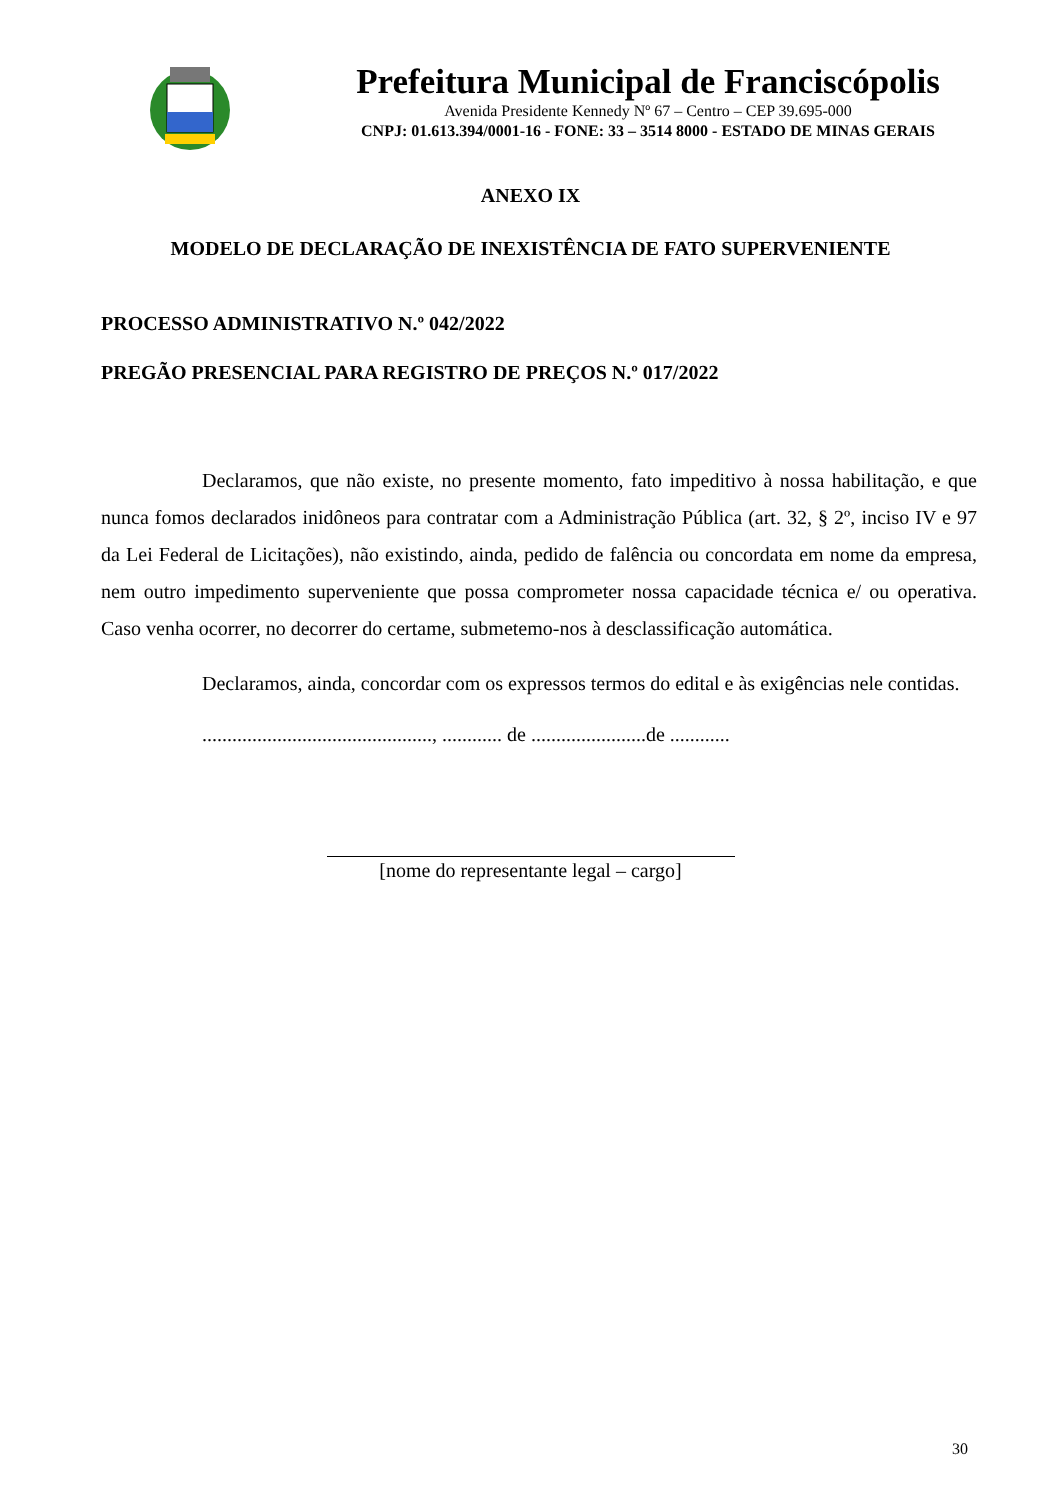Prefeitura Municipal de Franciscópolis
Avenida Presidente Kennedy Nº 67 – Centro – CEP 39.695-000
CNPJ: 01.613.394/0001-16 - FONE: 33 – 3514 8000 - ESTADO DE MINAS GERAIS
ANEXO IX
MODELO DE DECLARAÇÃO DE INEXISTÊNCIA DE FATO SUPERVENIENTE
PROCESSO ADMINISTRATIVO N.º 042/2022
PREGÃO PRESENCIAL PARA REGISTRO DE PREÇOS N.º 017/2022
Declaramos, que não existe, no presente momento, fato impeditivo à nossa habilitação, e que nunca fomos declarados inidôneos para contratar com a Administração Pública (art. 32, § 2º, inciso IV e 97 da Lei Federal de Licitações), não existindo, ainda, pedido de falência ou concordata em nome da empresa, nem outro impedimento superveniente que possa comprometer nossa capacidade técnica e/ ou operativa. Caso venha ocorrer, no decorrer do certame, submetemo-nos à desclassificação automática.
Declaramos, ainda, concordar com os expressos termos do edital e às exigências nele contidas.
.............................................., ............ de .......................de ............
[nome do representante legal – cargo]
30